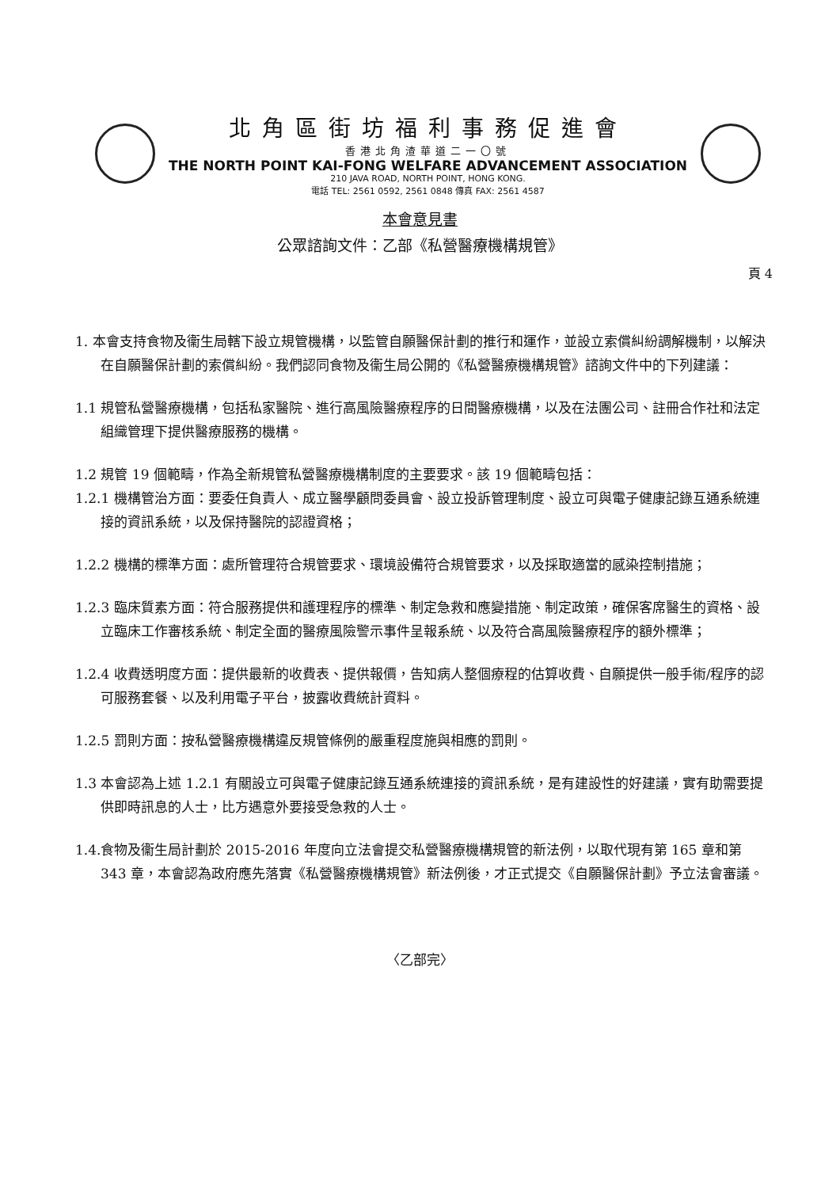北角區街坊福利事務促進會
香港北角渣華道二一〇號
THE NORTH POINT KAI-FONG WELFARE ADVANCEMENT ASSOCIATION
210 JAVA ROAD, NORTH POINT, HONG KONG.
電話 TEL: 2561 0592, 2561 0848 傳真 FAX: 2561 4587
本會意見書
公眾諮詢文件：乙部《私營醫療機構規管》
頁 4
1. 本會支持食物及衞生局轄下設立規管機構，以監管自願醫保計劃的推行和運作，並設立索償糾紛調解機制，以解決在自願醫保計劃的索償糾紛。我們認同食物及衞生局公開的《私營醫療機構規管》諮詢文件中的下列建議：
1.1 規管私營醫療機構，包括私家醫院、進行高風險醫療程序的日間醫療機構，以及在法團公司、註冊合作社和法定組織管理下提供醫療服務的機構。
1.2 規管 19 個範疇，作為全新規管私營醫療機構制度的主要要求。該 19 個範疇包括：
1.2.1 機構管治方面：要委任負責人、成立醫學顧問委員會、設立投訴管理制度、設立可與電子健康記錄互通系統連接的資訊系統，以及保持醫院的認證資格；
1.2.2 機構的標準方面：處所管理符合規管要求、環境設備符合規管要求，以及採取適當的感染控制措施；
1.2.3 臨床質素方面：符合服務提供和護理程序的標準、制定急救和應變措施、制定政策，確保客席醫生的資格、設立臨床工作審核系統、制定全面的醫療風險警示事件呈報系統、以及符合高風險醫療程序的額外標準；
1.2.4 收費透明度方面：提供最新的收費表、提供報價，告知病人整個療程的估算收費、自願提供一般手術/程序的認可服務套餐、以及利用電子平台，披露收費統計資料。
1.2.5 罰則方面：按私營醫療機構違反規管條例的嚴重程度施與相應的罰則。
1.3 本會認為上述 1.2.1 有關設立可與電子健康記錄互通系統連接的資訊系統，是有建設性的好建議，實有助需要提供即時訊息的人士，比方遇意外要接受急救的人士。
1.4.食物及衞生局計劃於 2015-2016 年度向立法會提交私營醫療機構規管的新法例，以取代現有第 165 章和第 343 章，本會認為政府應先落實《私營醫療機構規管》新法例後，才正式提交《自願醫保計劃》予立法會審議。
〈乙部完〉